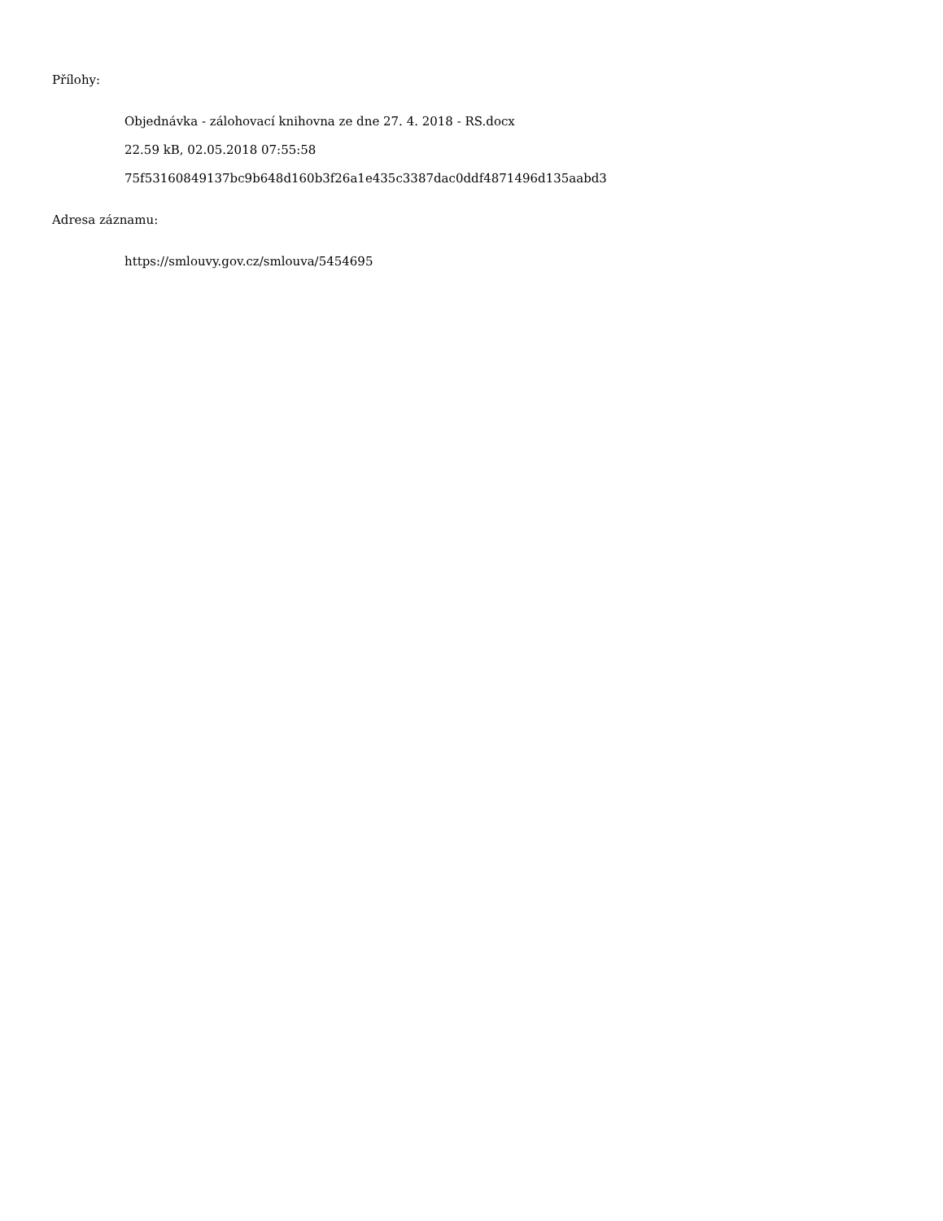Přílohy:
Objednávka - zálohovací knihovna ze dne 27. 4. 2018 - RS.docx
22.59 kB, 02.05.2018 07:55:58
75f53160849137bc9b648d160b3f26a1e435c3387dac0ddf4871496d135aabd3
Adresa záznamu:
https://smlouvy.gov.cz/smlouva/5454695